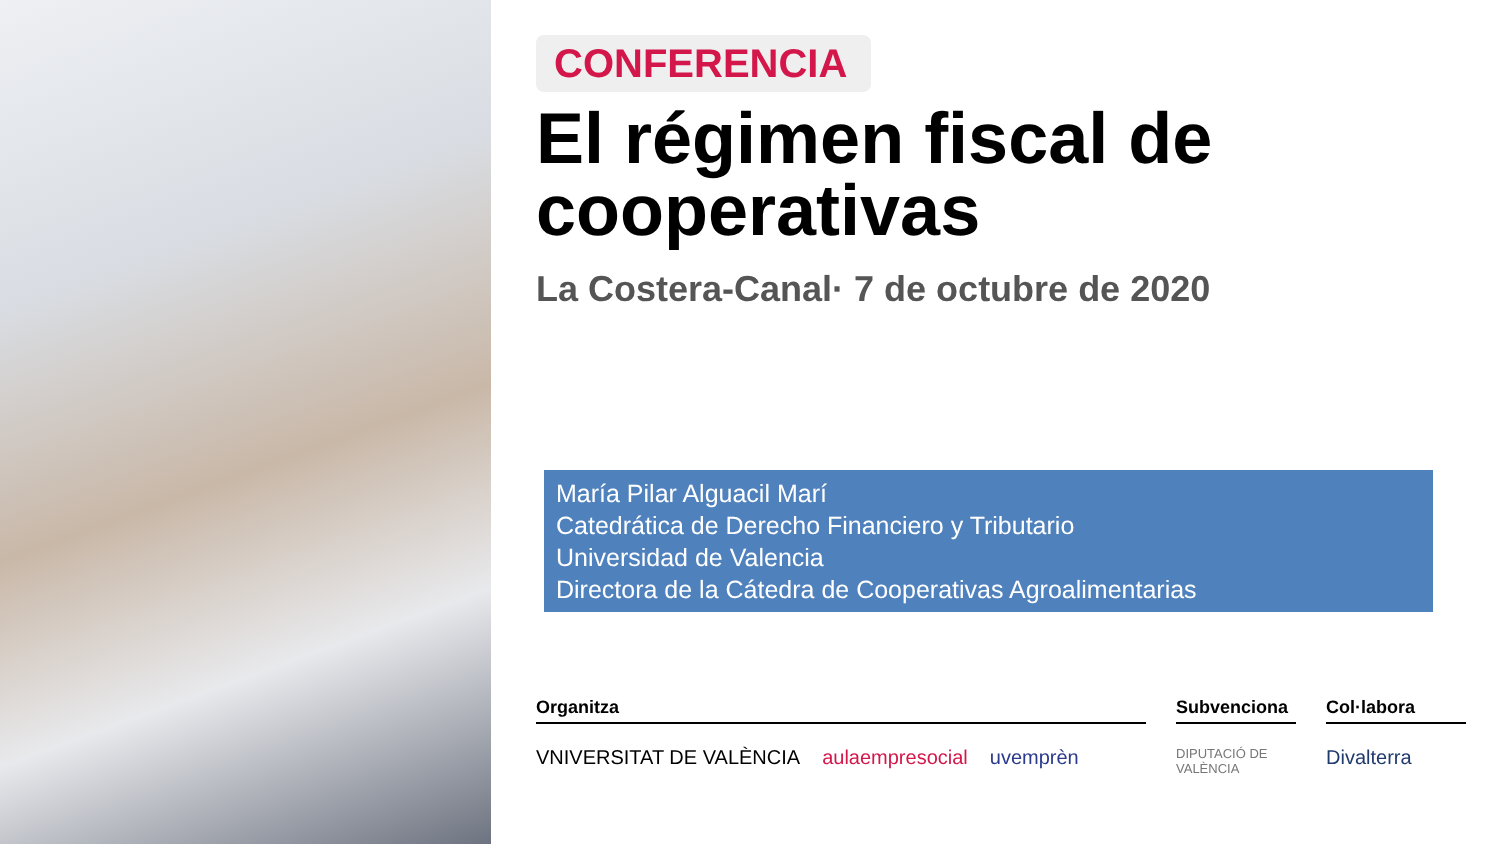CONFERENCIA
El régimen fiscal de cooperativas
La Costera-Canal· 7 de octubre de 2020
María Pilar Alguacil Marí
Catedrática de Derecho Financiero y Tributario
Universidad de Valencia
Directora de la Cátedra de Cooperativas Agroalimentarias
Organitza
VNIVERSITAT DE VALÈNCIA aulaempresocial uvemprèn
Subvenciona
DIPUTACIÓ DE VALÈNCIA
Col·labora
Divalterra